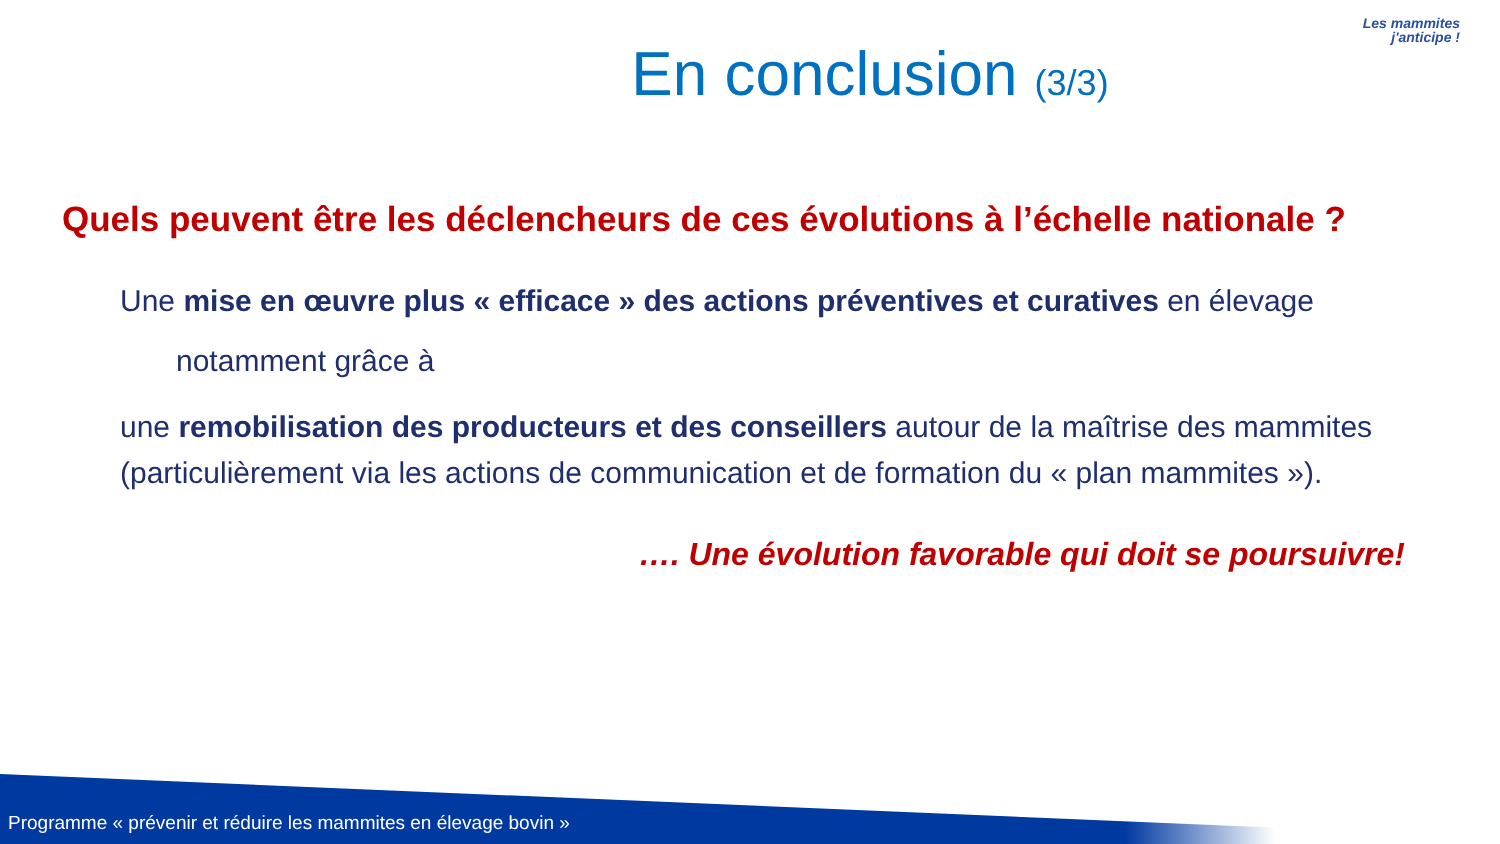Les mammites
j'anticipe !
En conclusion (3/3)
Quels peuvent être les déclencheurs de ces évolutions à l’échelle nationale ?
Une mise en œuvre plus « efficace » des actions préventives et curatives en élevage
notamment grâce à
une remobilisation des producteurs et des conseillers autour de la maîtrise des mammites (particulièrement via les actions de communication et de formation du « plan mammites »).
…. Une évolution favorable qui doit se poursuivre!
Programme « prévenir et réduire les mammites en élevage bovin »